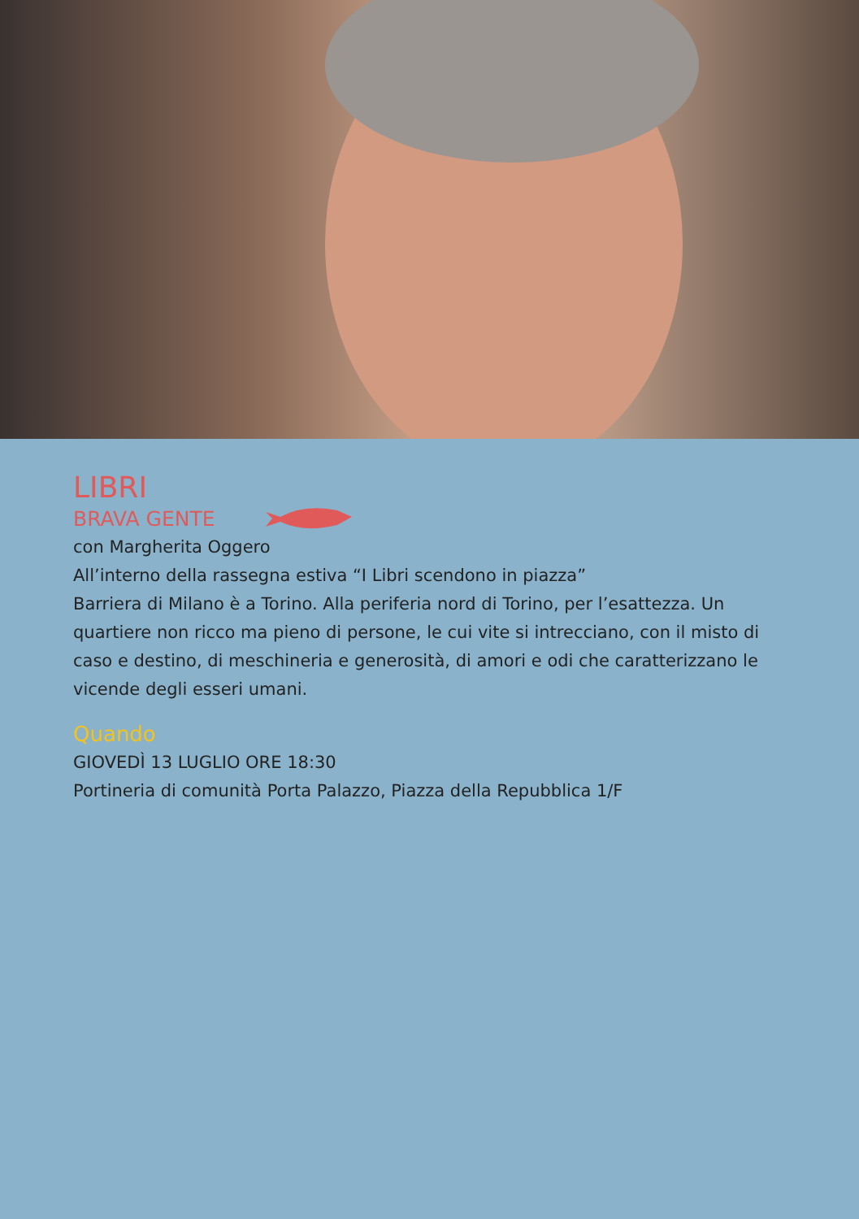LIBRI
BRAVA GENTE
con Margherita Oggero
All’interno della rassegna estiva “I Libri scendono in piazza”
Barriera di Milano è a Torino. Alla periferia nord di Torino, per l’esattezza. Un quartiere non ricco ma pieno di persone, le cui vite si intrecciano, con il misto di caso e destino, di meschineria e generosità, di amori e odi che caratterizzano le vicende degli esseri umani.
Quando
GIOVEDÌ 13 LUGLIO ORE 18:30
Portineria di comunità Porta Palazzo, Piazza della Repubblica 1/F